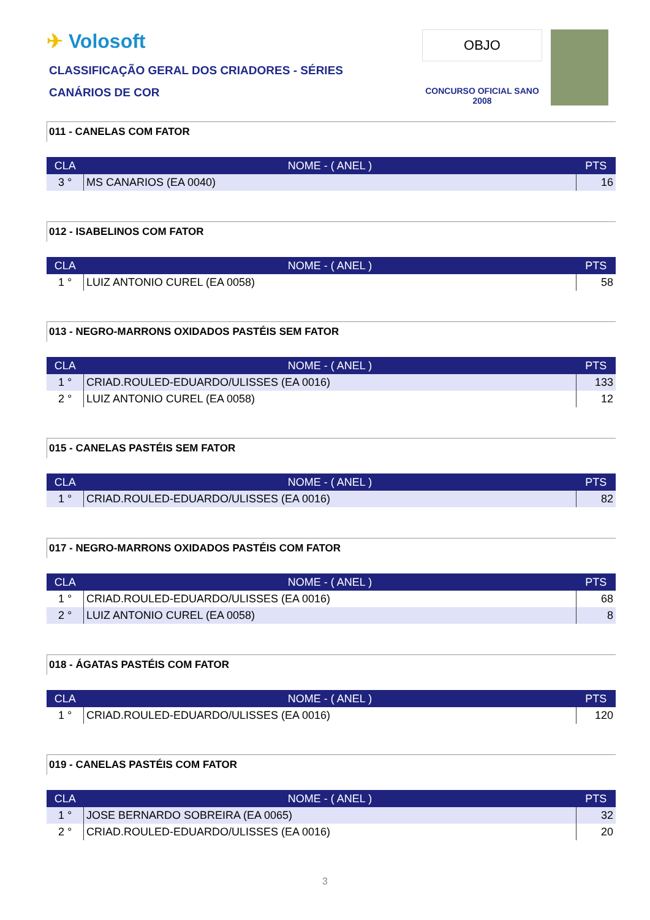✈ Volosoft
CLASSIFICAÇÃO GERAL DOS CRIADORES - SÉRIES
CANÁRIOS DE COR
OBJO
CONCURSO OFICIAL SANO 2008
011 - CANELAS COM FATOR
| CLA | NOME - ( ANEL ) | PTS |
| --- | --- | --- |
| 3 ° | MS CANARIOS (EA 0040) | 16 |
012 - ISABELINOS COM FATOR
| CLA | NOME - ( ANEL ) | PTS |
| --- | --- | --- |
| 1 ° | LUIZ ANTONIO CUREL (EA 0058) | 58 |
013 - NEGRO-MARRONS OXIDADOS PASTÉIS SEM FATOR
| CLA | NOME - ( ANEL ) | PTS |
| --- | --- | --- |
| 1 ° | CRIAD.ROULED-EDUARDO/ULISSES (EA 0016) | 133 |
| 2 ° | LUIZ ANTONIO CUREL (EA 0058) | 12 |
015 - CANELAS PASTÉIS SEM FATOR
| CLA | NOME - ( ANEL ) | PTS |
| --- | --- | --- |
| 1 ° | CRIAD.ROULED-EDUARDO/ULISSES (EA 0016) | 82 |
017 - NEGRO-MARRONS OXIDADOS PASTÉIS COM FATOR
| CLA | NOME - ( ANEL ) | PTS |
| --- | --- | --- |
| 1 ° | CRIAD.ROULED-EDUARDO/ULISSES (EA 0016) | 68 |
| 2 ° | LUIZ ANTONIO CUREL (EA 0058) | 8 |
018 - ÁGATAS PASTÉIS COM FATOR
| CLA | NOME - ( ANEL ) | PTS |
| --- | --- | --- |
| 1 ° | CRIAD.ROULED-EDUARDO/ULISSES (EA 0016) | 120 |
019 - CANELAS PASTÉIS COM FATOR
| CLA | NOME - ( ANEL ) | PTS |
| --- | --- | --- |
| 1 ° | JOSE BERNARDO SOBREIRA (EA 0065) | 32 |
| 2 ° | CRIAD.ROULED-EDUARDO/ULISSES (EA 0016) | 20 |
3